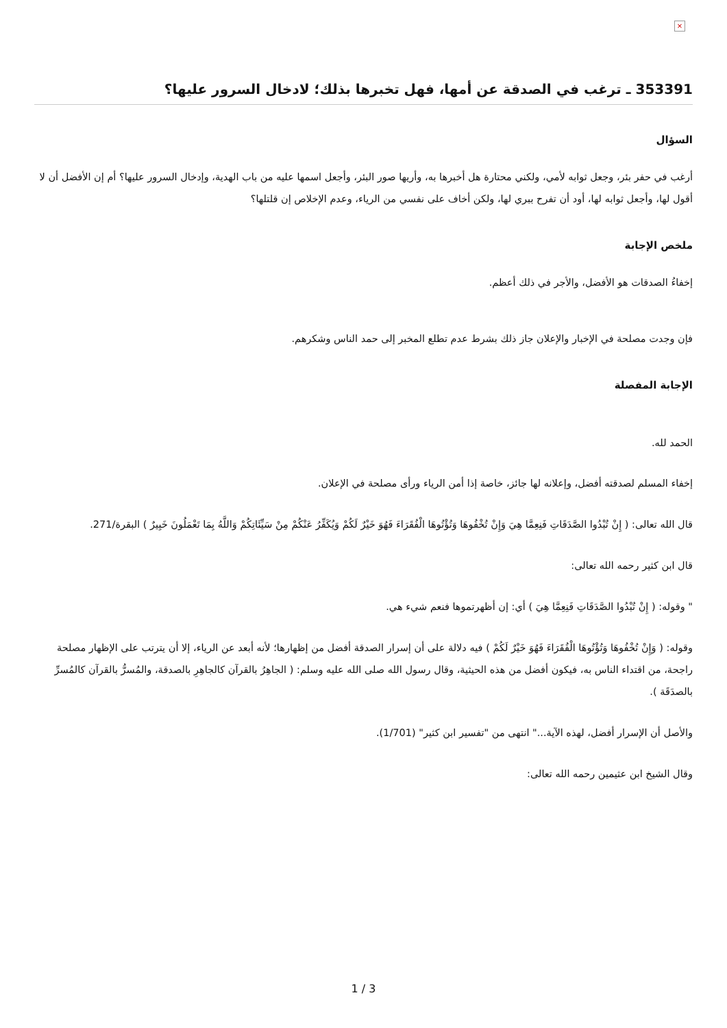×
353391 ـ ترغب في الصدقة عن أمها، فهل تخبرها بذلك؛ لادخال السرور عليها؟
السؤال
أرغب في حفر بئر، وجعل ثوابه لأمي، ولكني محتارة هل أخبرها به، وأريها صور البئر، وأجعل اسمها عليه من باب الهدية، وإدخال السرور عليها؟ أم إن الأفضل أن لا أقول لها، وأجعل ثوابه لها، أود أن تفرح ببري لها، ولكن أخاف على نفسي من الرياء، وعدم الإخلاص إن قلتلها؟
ملخص الإجابة
إخفاءُ الصدقات هو الأفضل، والأجر في ذلك أعظم.
فإن وجدت مصلحة في الإخبار والإعلان جاز ذلك بشرط عدم تطلع المخبر إلى حمد الناس وشكرهم.
الإجابة المفصلة
الحمد لله.
إخفاء المسلم لصدقته أفضل، وإعلانه لها جائز، خاصة إذا أمن الرياء ورأى مصلحة في الإعلان.
قال الله تعالى: ( إِنْ تُبْدُوا الصَّدَقَاتِ فَنِعِمَّا هِيَ وَإِنْ تُخْفُوهَا وَتُؤْتُوهَا الْفُقَرَاءَ فَهُوَ خَيْرٌ لَكُمْ وَيُكَفِّرُ عَنْكُمْ مِنْ سَيِّئَاتِكُمْ وَاللَّهُ بِمَا تَعْمَلُونَ خَبِيرٌ ) البقرة/271.
قال ابن كثير رحمه الله تعالى:
" وقوله: ( إِنْ تُبْدُوا الصَّدَقَاتِ فَنِعِمَّا هِيَ ) أي: إن أظهرتموها فنعم شيء هي.
وقوله: ( وَإِنْ تُخْفُوهَا وَتُؤْتُوهَا الْفُقَرَاءَ فَهُوَ خَيْرٌ لَكُمْ ) فيه دلالة على أن إسرار الصدقة أفضل من إظهارها؛ لأنه أبعد عن الرياء، إلا أن يترتب على الإظهار مصلحة راجحة، من اقتداء الناس به، فيكون أفضل من هذه الحيثية، وقال رسول الله صلى الله عليه وسلم: ( الجاهِرُ بالقرآن كالجاهِرِ بالصدقة، والمُسرُّ بالقرآن كالمُسرِّ بالصدَقَة ).
والأصل أن الإسرار أفضل، لهذه الآية..." انتهى من "تفسير ابن كثير" (1/701).
وقال الشيخ ابن عثيمين رحمه الله تعالى:
1 / 3